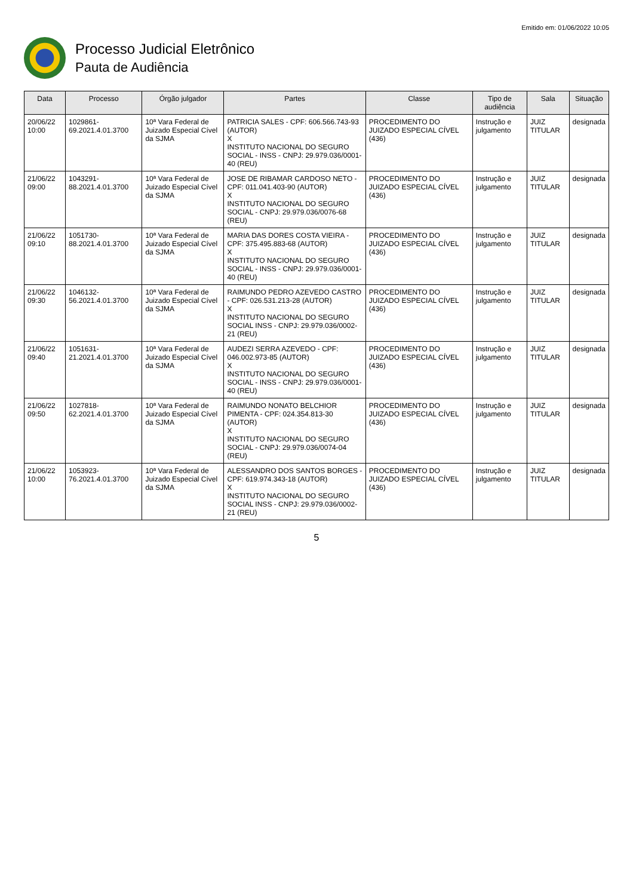Emitido em: 01/06/2022 10:05
Processo Judicial Eletrônico
Pauta de Audiência
| Data | Processo | Órgão julgador | Partes | Classe | Tipo de audiência | Sala | Situação |
| --- | --- | --- | --- | --- | --- | --- | --- |
| 20/06/22 10:00 | 1029861-69.2021.4.01.3700 | 10ª Vara Federal de Juizado Especial Cível da SJMA | PATRICIA SALES - CPF: 606.566.743-93 (AUTOR) X INSTITUTO NACIONAL DO SEGURO SOCIAL - INSS - CNPJ: 29.979.036/0001-40 (REU) | PROCEDIMENTO DO JUIZADO ESPECIAL CÍVEL (436) | Instrução e julgamento | JUIZ TITULAR | designada |
| 21/06/22 09:00 | 1043291-88.2021.4.01.3700 | 10ª Vara Federal de Juizado Especial Cível da SJMA | JOSE DE RIBAMAR CARDOSO NETO - CPF: 011.041.403-90 (AUTOR) X INSTITUTO NACIONAL DO SEGURO SOCIAL - CNPJ: 29.979.036/0076-68 (REU) | PROCEDIMENTO DO JUIZADO ESPECIAL CÍVEL (436) | Instrução e julgamento | JUIZ TITULAR | designada |
| 21/06/22 09:10 | 1051730-88.2021.4.01.3700 | 10ª Vara Federal de Juizado Especial Cível da SJMA | MARIA DAS DORES COSTA VIEIRA - CPF: 375.495.883-68 (AUTOR) X INSTITUTO NACIONAL DO SEGURO SOCIAL - INSS - CNPJ: 29.979.036/0001-40 (REU) | PROCEDIMENTO DO JUIZADO ESPECIAL CÍVEL (436) | Instrução e julgamento | JUIZ TITULAR | designada |
| 21/06/22 09:30 | 1046132-56.2021.4.01.3700 | 10ª Vara Federal de Juizado Especial Cível da SJMA | RAIMUNDO PEDRO AZEVEDO CASTRO - CPF: 026.531.213-28 (AUTOR) X INSTITUTO NACIONAL DO SEGURO SOCIAL INSS - CNPJ: 29.979.036/0002-21 (REU) | PROCEDIMENTO DO JUIZADO ESPECIAL CÍVEL (436) | Instrução e julgamento | JUIZ TITULAR | designada |
| 21/06/22 09:40 | 1051631-21.2021.4.01.3700 | 10ª Vara Federal de Juizado Especial Cível da SJMA | AUDEZI SERRA AZEVEDO - CPF: 046.002.973-85 (AUTOR) X INSTITUTO NACIONAL DO SEGURO SOCIAL - INSS - CNPJ: 29.979.036/0001-40 (REU) | PROCEDIMENTO DO JUIZADO ESPECIAL CÍVEL (436) | Instrução e julgamento | JUIZ TITULAR | designada |
| 21/06/22 09:50 | 1027818-62.2021.4.01.3700 | 10ª Vara Federal de Juizado Especial Cível da SJMA | RAIMUNDO NONATO BELCHIOR PIMENTA - CPF: 024.354.813-30 (AUTOR) X INSTITUTO NACIONAL DO SEGURO SOCIAL - CNPJ: 29.979.036/0074-04 (REU) | PROCEDIMENTO DO JUIZADO ESPECIAL CÍVEL (436) | Instrução e julgamento | JUIZ TITULAR | designada |
| 21/06/22 10:00 | 1053923-76.2021.4.01.3700 | 10ª Vara Federal de Juizado Especial Cível da SJMA | ALESSANDRO DOS SANTOS BORGES - CPF: 619.974.343-18 (AUTOR) X INSTITUTO NACIONAL DO SEGURO SOCIAL INSS - CNPJ: 29.979.036/0002-21 (REU) | PROCEDIMENTO DO JUIZADO ESPECIAL CÍVEL (436) | Instrução e julgamento | JUIZ TITULAR | designada |
5